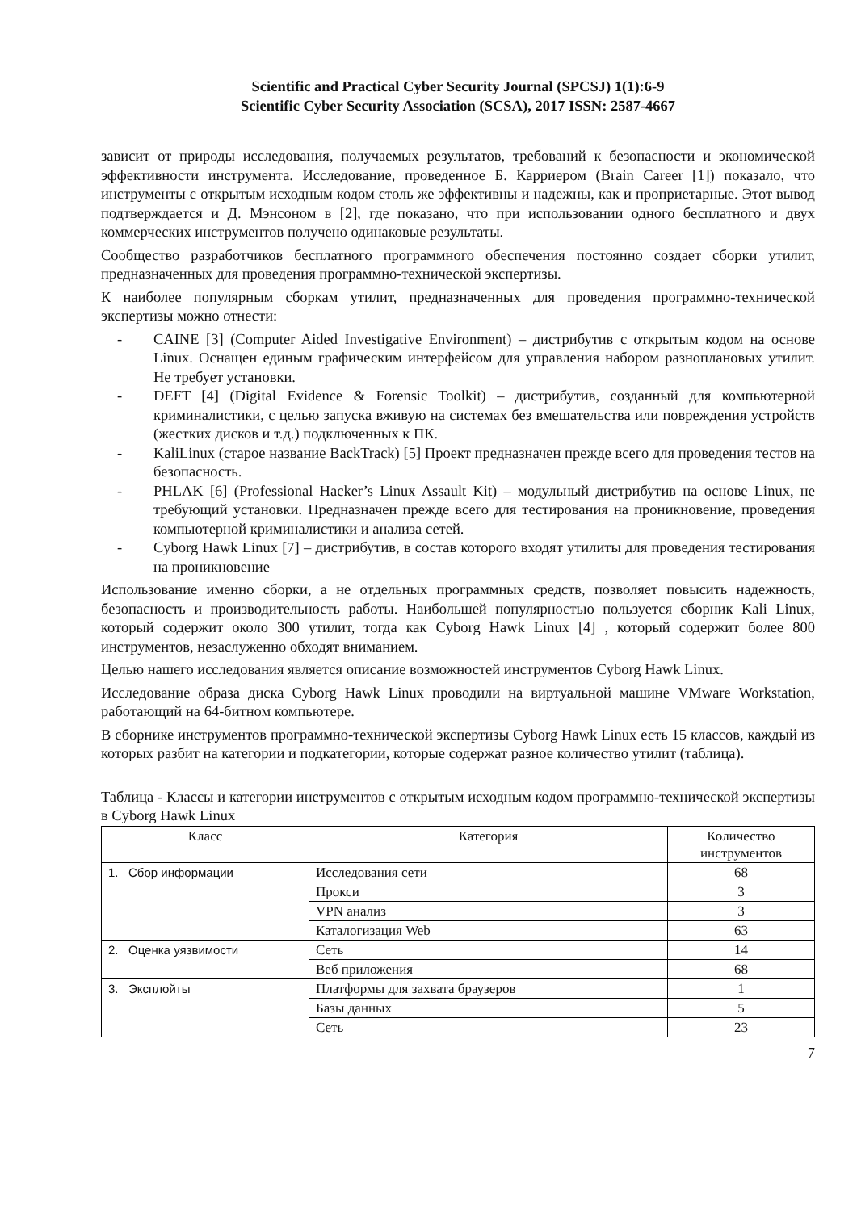Scientific and Practical Cyber Security Journal (SPCSJ) 1(1):6-9
Scientific Cyber Security Association (SCSA), 2017 ISSN: 2587-4667
зависит от природы исследования, получаемых результатов, требований к безопасности и экономической эффективности инструмента. Исследование, проведенное Б. Карриером (Brain Career [1]) показало, что инструменты с открытым исходным кодом столь же эффективны и надежны, как и проприетарные. Этот вывод подтверждается и Д. Мэнсоном в [2], где показано, что при использовании одного бесплатного и двух коммерческих инструментов получено одинаковые результаты.
Сообщество разработчиков бесплатного программного обеспечения постоянно создает сборки утилит, предназначенных для проведения программно-технической экспертизы.
К наиболее популярным сборкам утилит, предназначенных для проведения программно-технической экспертизы можно отнести:
- CAINE [3] (Computer Aided Investigative Environment) – дистрибутив с открытым кодом на основе Linux. Оснащен единым графическим интерфейсом для управления набором разноплановых утилит. Не требует установки.
- DEFT [4] (Digital Evidence & Forensic Toolkit) – дистрибутив, созданный для компьютерной криминалистики, с целью запуска вживую на системах без вмешательства или повреждения устройств (жестких дисков и т.д.) подключенных к ПК.
- KaliLinux (старое название BackTrack) [5] Проект предназначен прежде всего для проведения тестов на безопасность.
- PHLAK [6] (Professional Hacker’s Linux Assault Kit) – модульный дистрибутив на основе Linux, не требующий установки. Предназначен прежде всего для тестирования на проникновение, проведения компьютерной криминалистики и анализа сетей.
- Cyborg Hawk Linux [7] – дистрибутив, в состав которого входят утилиты для проведения тестирования на проникновение
Использование именно сборки, а не отдельных программных средств, позволяет повысить надежность, безопасность и производительность работы. Наибольшей популярностью пользуется сборник Kali Linux, который содержит около 300 утилит, тогда как Cyborg Hawk Linux [4] , который содержит более 800 инструментов, незаслуженно обходят вниманием.
Целью нашего исследования является описание возможностей инструментов Cyborg Hawk Linux.
Исследование образа диска Cyborg Hawk Linux проводили на виртуальной машине VMware Workstation, работающий на 64-битном компьютере.
В сборнике инструментов программно-технической экспертизы Cyborg Hawk Linux есть 15 классов, каждый из которых разбит на категории и подкатегории, которые содержат разное количество утилит (таблица).
Таблица - Классы и категории инструментов с открытым исходным кодом программно-технической экспертизы в Cyborg Hawk Linux
| Класс | Категория | Количество инструментов |
| --- | --- | --- |
| 1. Сбор информации | Исследования сети | 68 |
| | Прокси | 3 |
| | VPN анализ | 3 |
| | Каталогизация Web | 63 |
| 2. Оценка уязвимости | Сеть | 14 |
| | Веб приложения | 68 |
| 3. Эксплойты | Платформы для захвата браузеров | 1 |
| | Базы данных | 5 |
| | Сеть | 23 |
7